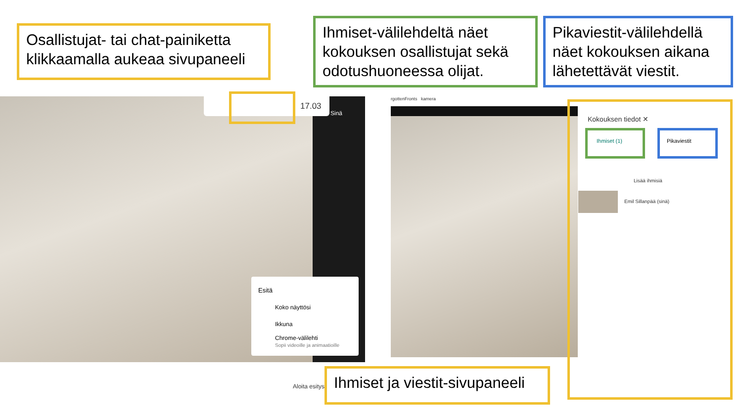17.03
Sinä
Esitä
Koko näyttösi
Ikkuna
Chrome-välilehti
Sopii videoille ja animaatioille
Aloita esitys
rgottenFronts kamera
Kokouksen tiedot ✕
Ihmiset (1) Pikaviestit
Lisää ihmisiä
Emil Sillanpää (sinä)
Osallistujat- tai chat-painiketta klikkaamalla aukeaa sivupaneeli
Ihmiset-välilehdeltä näet kokouksen osallistujat sekä odotushuoneessa olijat.
Pikaviestit-välilehdellä näet kokouksen aikana lähetettävät viestit.
Ihmiset ja viestit-sivupaneeli